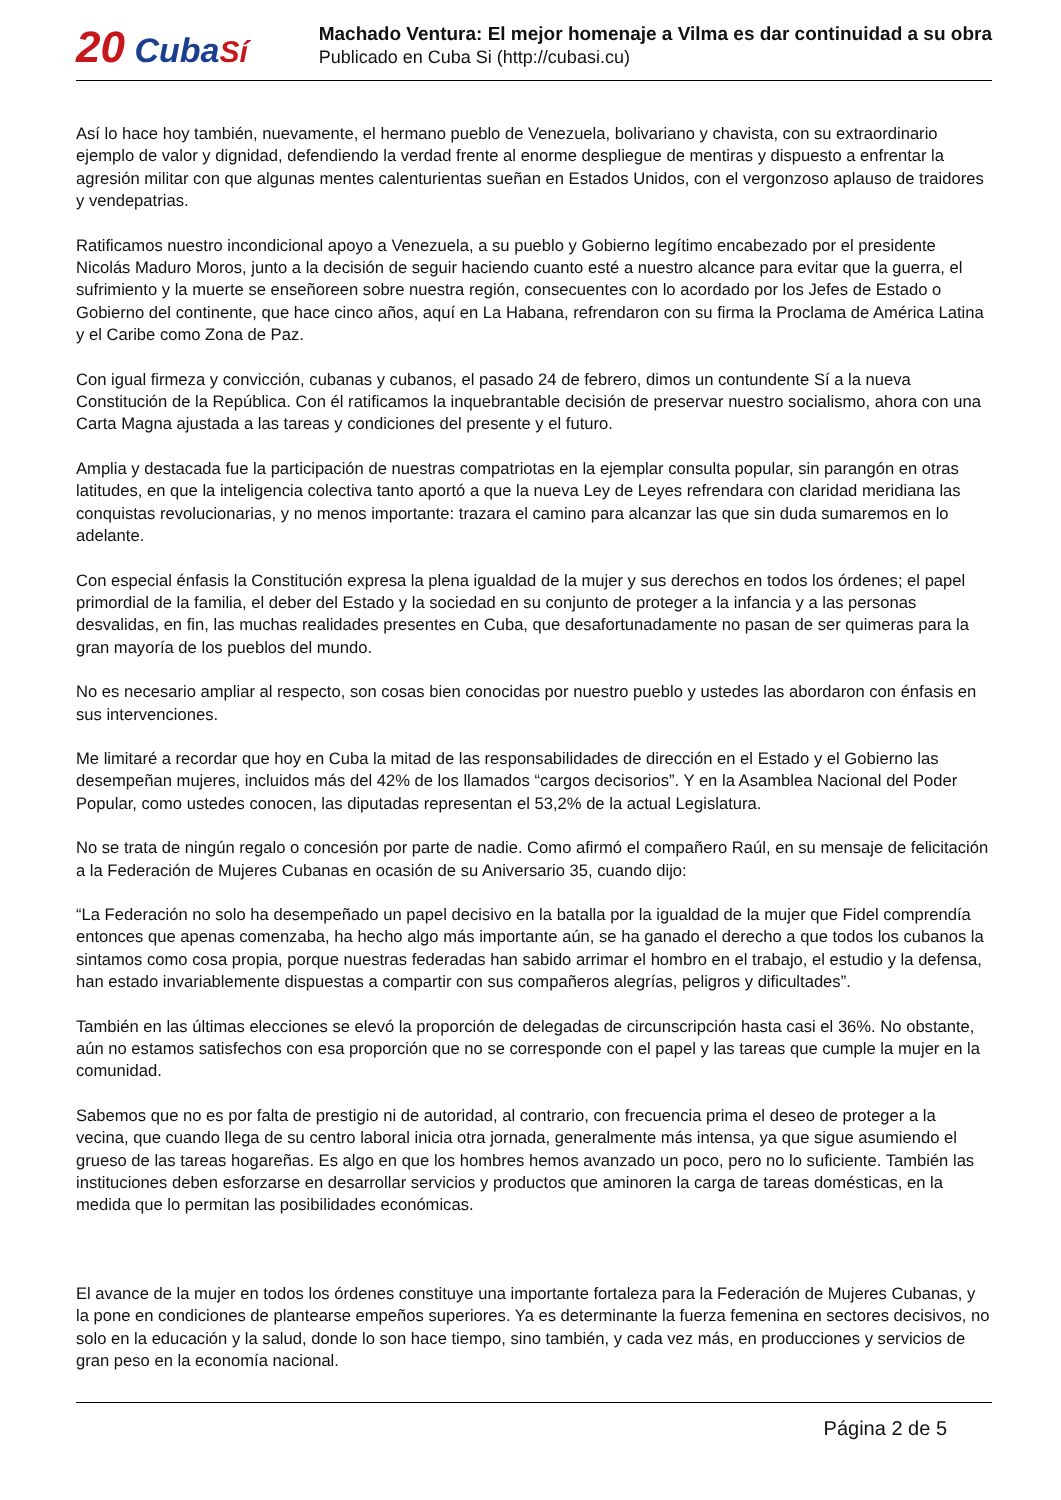20 Cuba Sí
Machado Ventura: El mejor homenaje a Vilma es dar continuidad a su obra
Publicado en Cuba Si (http://cubasi.cu)
Así lo hace hoy también, nuevamente, el hermano pueblo de Venezuela, bolivariano y chavista, con su extraordinario ejemplo de valor y dignidad, defendiendo la verdad frente al enorme despliegue de mentiras y dispuesto a enfrentar la agresión militar con que algunas mentes calenturientas sueñan en Estados Unidos, con el vergonzoso aplauso de traidores y vendepatrias.
Ratificamos nuestro incondicional apoyo a Venezuela, a su pueblo y Gobierno legítimo encabezado por el presidente Nicolás Maduro Moros, junto a la decisión de seguir haciendo cuanto esté a nuestro alcance para evitar que la guerra, el sufrimiento y la muerte se enseñoreen sobre nuestra región, consecuentes con lo acordado por los Jefes de Estado o Gobierno del continente, que hace cinco años, aquí en La Habana, refrendaron con su firma la Proclama de América Latina y el Caribe como Zona de Paz.
Con igual firmeza y convicción, cubanas y cubanos, el pasado 24 de febrero, dimos un contundente Sí a la nueva Constitución de la República. Con él ratificamos la inquebrantable decisión de preservar nuestro socialismo, ahora con una Carta Magna ajustada a las tareas y condiciones del presente y el futuro.
Amplia y destacada fue la participación de nuestras compatriotas en la ejemplar consulta popular, sin parangón en otras latitudes, en que la inteligencia colectiva tanto aportó a que la nueva Ley de Leyes refrendara con claridad meridiana las conquistas revolucionarias, y no menos importante: trazara el camino para alcanzar las que sin duda sumaremos en lo adelante.
Con especial énfasis la Constitución expresa la plena igualdad de la mujer y sus derechos en todos los órdenes; el papel primordial de la familia, el deber del Estado y la sociedad en su conjunto de proteger a la infancia y a las personas desvalidas, en fin, las muchas realidades presentes en Cuba, que desafortunadamente no pasan de ser quimeras para la gran mayoría de los pueblos del mundo.
No es necesario ampliar al respecto, son cosas bien conocidas por nuestro pueblo y ustedes las abordaron con énfasis en sus intervenciones.
Me limitaré a recordar que hoy en Cuba la mitad de las responsabilidades de dirección en el Estado y el Gobierno las desempeñan mujeres, incluidos más del 42% de los llamados “cargos decisorios”. Y en la Asamblea Nacional del Poder Popular, como ustedes conocen, las diputadas representan el 53,2% de la actual Legislatura.
No se trata de ningún regalo o concesión por parte de nadie. Como afirmó el compañero Raúl, en su mensaje de felicitación a la Federación de Mujeres Cubanas en ocasión de su Aniversario 35, cuando dijo:
“La Federación no solo ha desempeñado un papel decisivo en la batalla por la igualdad de la mujer que Fidel comprendía entonces que apenas comenzaba, ha hecho algo más importante aún, se ha ganado el derecho a que todos los cubanos la sintamos como cosa propia, porque nuestras federadas han sabido arrimar el hombro en el trabajo, el estudio y la defensa, han estado invariablemente dispuestas a compartir con sus compañeros alegrías, peligros y dificultades”.
También en las últimas elecciones se elevó la proporción de delegadas de circunscripción hasta casi el 36%. No obstante, aún no estamos satisfechos con esa proporción que no se corresponde con el papel y las tareas que cumple la mujer en la comunidad.
Sabemos que no es por falta de prestigio ni de autoridad, al contrario, con frecuencia prima el deseo de proteger a la vecina, que cuando llega de su centro laboral inicia otra jornada, generalmente más intensa, ya que sigue asumiendo el grueso de las tareas hogareñas. Es algo en que los hombres hemos avanzado un poco, pero no lo suficiente. También las instituciones deben esforzarse en desarrollar servicios y productos que aminoren la carga de tareas domésticas, en la medida que lo permitan las posibilidades económicas.
El avance de la mujer en todos los órdenes constituye una importante fortaleza para la Federación de Mujeres Cubanas, y la pone en condiciones de plantearse empeños superiores. Ya es determinante la fuerza femenina en sectores decisivos, no solo en la educación y la salud, donde lo son hace tiempo, sino también, y cada vez más, en producciones y servicios de gran peso en la economía nacional.
Página 2 de 5